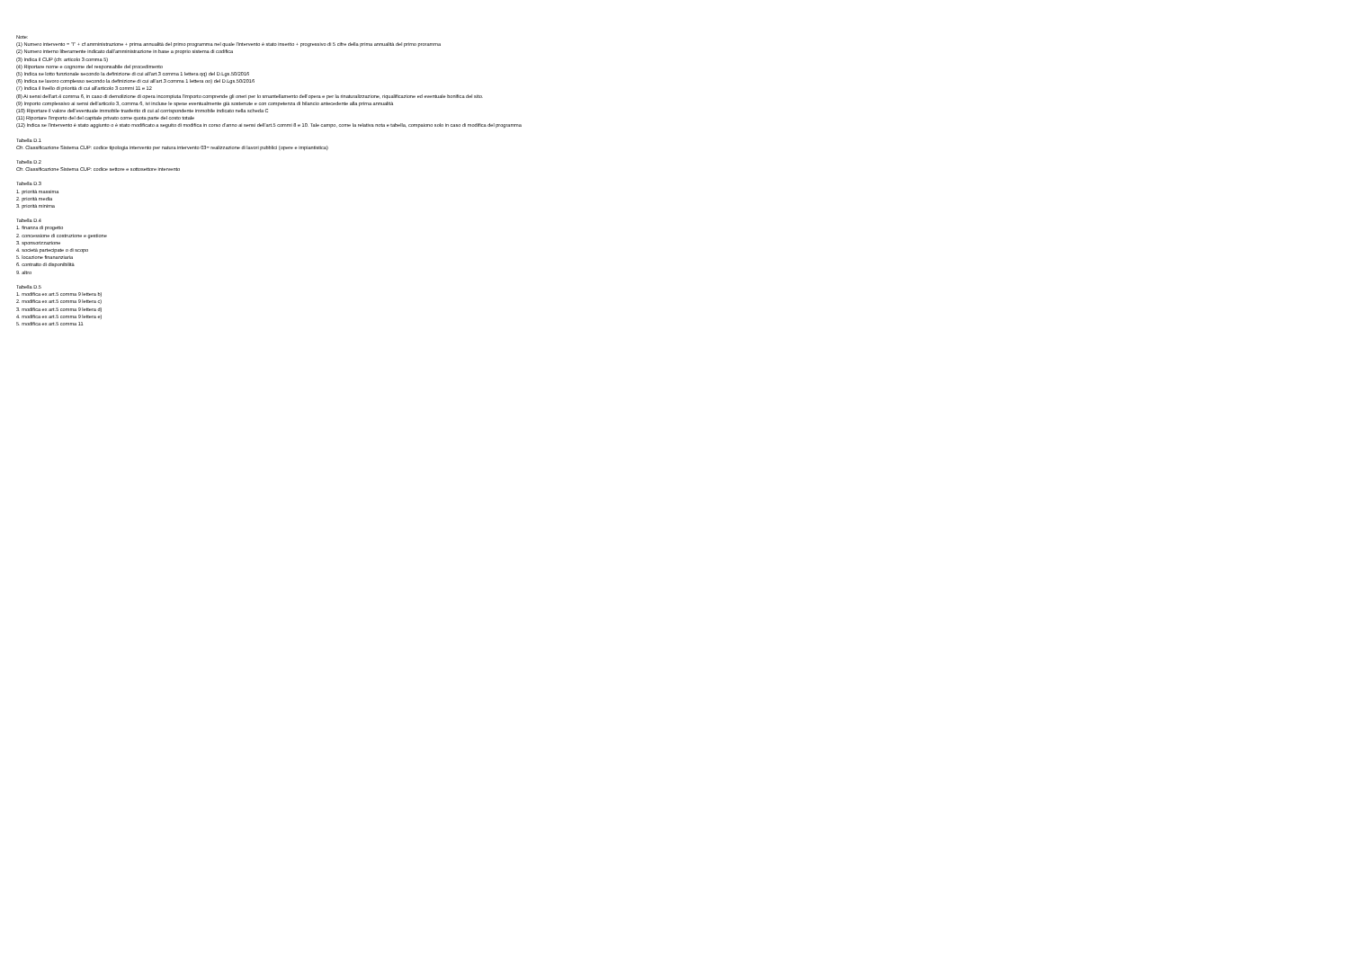Note:
(1) Numero intervento = "I" + cf amministrazione + prima annualità del primo programma nel quale l'intervento è stato inserito + progressivo di 5 cifre della prima annualità del primo proramma
(2) Numero interno liberamente indicato dall'amministrazione in base a proprio sistema di codifica
(3) Indica il CUP (cfr. articolo 3 comma 5)
(4) Riportare nome e cognome del responsabile del procedimento
(5) Indica se lotto funzionale secondo la definizione di cui all'art.3 comma 1 lettera qq) del D.Lgs.50/2016
(6) Indica se lavoro complesso secondo la definizione di cui all'art.3 comma 1 lettera oo) del D.Lgs.50/2016
(7) Indica il livello di priorità di cui all'articolo 3 commi 11 e 12
(8) Ai sensi dell'art.4 comma 6, in caso di demolizione di opera incompiuta l'importo comprende gli oneri per lo smantellamento dell'opera e per la rinaturalizzazione, riqualificazione ed eventuale bonifica del sito.
(9) Importo complessivo ai sensi dell'articolo 3, comma 6, ivi incluse le spese eventualmente già sostenute e con competenza di bilancio antecedente alla prima annualità
(10) Riportare il valore dell'eventuale immobile trasferito di cui al corrispondente immobile indicato nella scheda C
(11) Riportare l'importo del del capitale privato come quota parte del costo totale
(12) Indica se l'intervento è stato aggiunto o è stato modificato a seguito di modifica in corso d'anno ai sensi dell'art.5 commi 8 e 10. Tale campo, come la relativa nota e tabella, compaiono solo in caso di modifica del programma
Tabella D.1
Cfr. Classificazione Sistema CUP: codice tipologia intervento per natura intervento 03= realizzazione di lavori pubblici (opere e impiantistica)
Tabella D.2
Cfr. Classificazione Sistema CUP: codice settore e sottosettore intervento
Tabella D.3
1. priorità massima
2. priorità media
3. priorità minima
Tabella D.4
1. finanza di progetto
2. concessione di costruzione e gestione
3. sponsorizzazione
4. società partecipate o di scopo
5. locazione finananziaria
6. contratto di disponibilità
9. altro
Tabella D.5
1. modifica ex art.5 comma 9 lettera b)
2. modifica ex art.5 comma 9 lettera c)
3. modifica ex art.5 comma 9 lettera d)
4. modifica ex art.5 comma 9 lettera e)
5. modifica ex art.5 comma 11